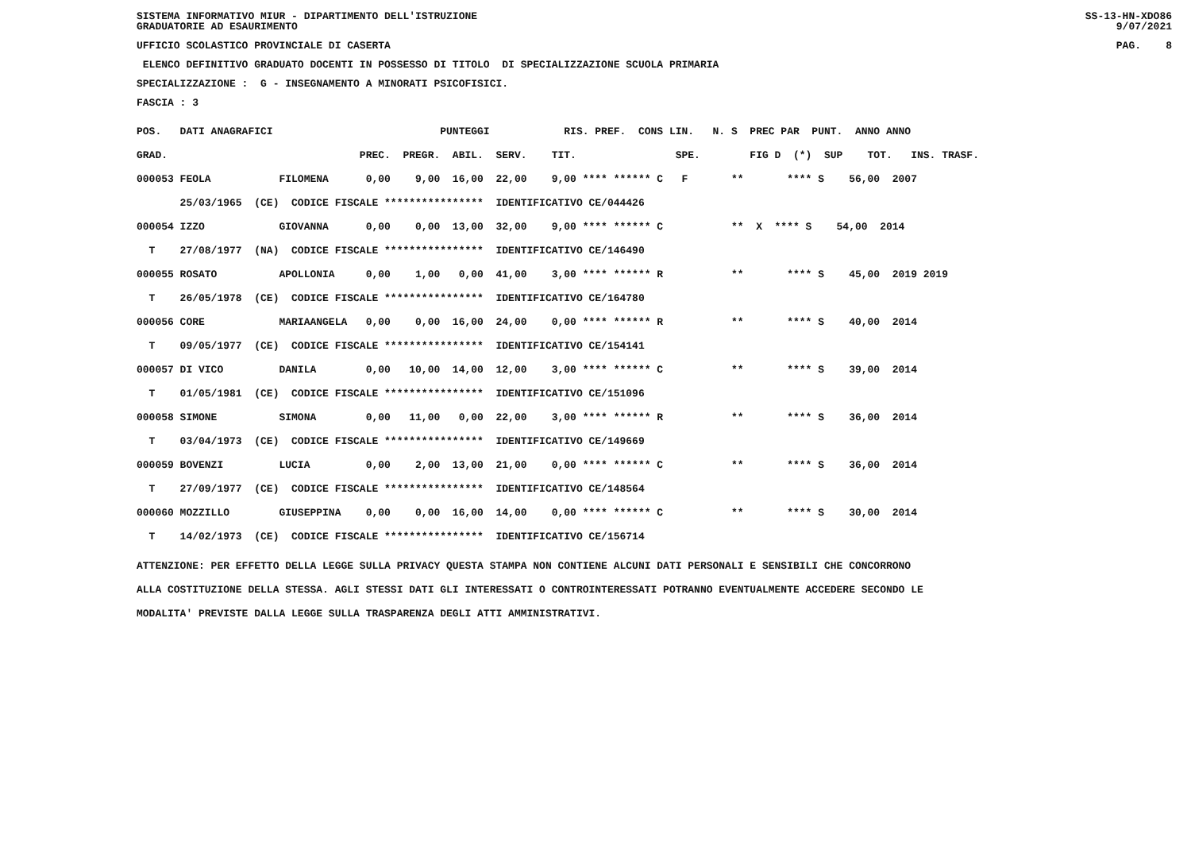SISTEMA INFORMATIVO MIUR - DIPARTIMENTO DELL'ISTRUZIONE
GRADUATORIE AD ESAURIMENTO SS-13-HN-XDO86
9/07/2021
UFFICIO SCOLASTICO PROVINCIALE DI CASERTA PAG. 8
ELENCO DEFINITIVO GRADUATO DOCENTI IN POSSESSO DI TITOLO DI SPECIALIZZAZIONE SCUOLA PRIMARIA
SPECIALIZZAZIONE : G - INSEGNAMENTO A MINORATI PSICOFISICI.
FASCIA : 3
| POS. DATI ANAGRAFICI PUNTEGGI RIS. PREF. CONS LIN. N. S PREC PAR PUNT. ANNO ANNO |
| GRAD. PREC. PREGR. ABIL. SERV. TIT. SPE. FIG D (*) SUP TOT. INS. TRASF. |
| 000053 FEOLA FILOMENA 0,00 9,00 16,00 22,00 9,00 **** ****** C F ** **** S 56,00 2007 |
| 25/03/1965 (CE) CODICE FISCALE **************** IDENTIFICATIVO CE/044426 |
| 000054 IZZO GIOVANNA 0,00 0,00 13,00 32,00 9,00 **** ****** C ** X **** S 54,00 2014 |
| T 27/08/1977 (NA) CODICE FISCALE **************** IDENTIFICATIVO CE/146490 |
| 000055 ROSATO APOLLONIA 0,00 1,00 0,00 41,00 3,00 **** ****** R ** **** S 45,00 2019 2019 |
| T 26/05/1978 (CE) CODICE FISCALE **************** IDENTIFICATIVO CE/164780 |
| 000056 CORE MARIAANGELA 0,00 0,00 16,00 24,00 0,00 **** ****** R ** **** S 40,00 2014 |
| T 09/05/1977 (CE) CODICE FISCALE **************** IDENTIFICATIVO CE/154141 |
| 000057 DI VICO DANILA 0,00 10,00 14,00 12,00 3,00 **** ****** C ** **** S 39,00 2014 |
| T 01/05/1981 (CE) CODICE FISCALE **************** IDENTIFICATIVO CE/151096 |
| 000058 SIMONE SIMONA 0,00 11,00 0,00 22,00 3,00 **** ****** R ** **** S 36,00 2014 |
| T 03/04/1973 (CE) CODICE FISCALE **************** IDENTIFICATIVO CE/149669 |
| 000059 BOVENZI LUCIA 0,00 2,00 13,00 21,00 0,00 **** ****** C ** **** S 36,00 2014 |
| T 27/09/1977 (CE) CODICE FISCALE **************** IDENTIFICATIVO CE/148564 |
| 000060 MOZZILLO GIUSEPPINA 0,00 0,00 16,00 14,00 0,00 **** ****** C ** **** S 30,00 2014 |
| T 14/02/1973 (CE) CODICE FISCALE **************** IDENTIFICATIVO CE/156714 |
ATTENZIONE: PER EFFETTO DELLA LEGGE SULLA PRIVACY QUESTA STAMPA NON CONTIENE ALCUNI DATI PERSONALI E SENSIBILI CHE CONCORRONO
ALLA COSTITUZIONE DELLA STESSA. AGLI STESSI DATI GLI INTERESSATI O CONTROINTERESSATI POTRANNO EVENTUALMENTE ACCEDERE SECONDO LE
MODALITA' PREVISTE DALLA LEGGE SULLA TRASPARENZA DEGLI ATTI AMMINISTRATIVI.